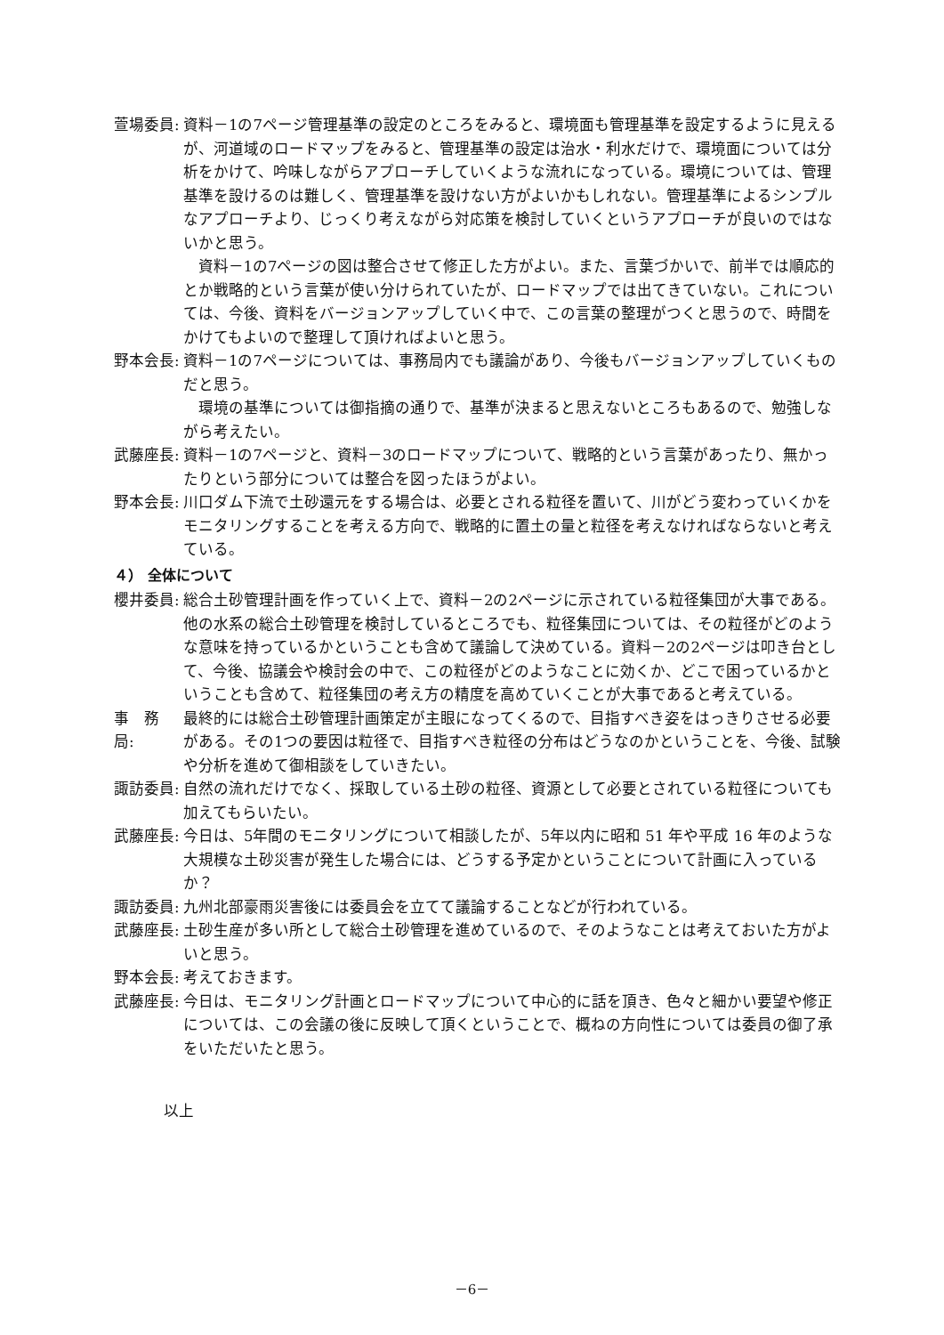萱場委員: 資料－1の7ページ管理基準の設定のところをみると、環境面も管理基準を設定するように見えるが、河道域のロードマップをみると、管理基準の設定は治水・利水だけで、環境面については分析をかけて、吟味しながらアプローチしていくような流れになっている。環境については、管理基準を設けるのは難しく、管理基準を設けない方がよいかもしれない。管理基準によるシンプルなアプローチより、じっくり考えながら対応策を検討していくというアプローチが良いのではないかと思う。
資料－1の7ページの図は整合させて修正した方がよい。また、言葉づかいで、前半では順応的とか戦略的という言葉が使い分けられていたが、ロードマップでは出てきていない。これについては、今後、資料をバージョンアップしていく中で、この言葉の整理がつくと思うので、時間をかけてもよいので整理して頂ければよいと思う。
野本会長: 資料－1の7ページについては、事務局内でも議論があり、今後もバージョンアップしていくものだと思う。
環境の基準については御指摘の通りで、基準が決まると思えないところもあるので、勉強しながら考えたい。
武藤座長: 資料－1の7ページと、資料－3のロードマップについて、戦略的という言葉があったり、無かったりという部分については整合を図ったほうがよい。
野本会長: 川口ダム下流で土砂還元をする場合は、必要とされる粒径を置いて、川がどう変わっていくかをモニタリングすることを考える方向で、戦略的に置土の量と粒径を考えなければならないと考えている。
４） 全体について
櫻井委員: 総合土砂管理計画を作っていく上で、資料－2の2ページに示されている粒径集団が大事である。他の水系の総合土砂管理を検討しているところでも、粒径集団については、その粒径がどのような意味を持っているかということも含めて議論して決めている。資料－2の2ページは叩き台として、今後、協議会や検討会の中で、この粒径がどのようなことに効くか、どこで困っているかということも含めて、粒径集団の考え方の精度を高めていくことが大事であると考えている。
事　務　局:
最終的には総合土砂管理計画策定が主眼になってくるので、目指すべき姿をはっきりさせる必要がある。その1つの要因は粒径で、目指すべき粒径の分布はどうなのかということを、今後、試験や分析を進めて御相談をしていきたい。
諏訪委員: 自然の流れだけでなく、採取している土砂の粒径、資源として必要とされている粒径についても加えてもらいたい。
武藤座長: 今日は、5年間のモニタリングについて相談したが、5年以内に昭和 51 年や平成 16 年のような大規模な土砂災害が発生した場合には、どうする予定かということについて計画に入っているか？
諏訪委員: 九州北部豪雨災害後には委員会を立てて議論することなどが行われている。
武藤座長: 土砂生産が多い所として総合土砂管理を進めているので、そのようなことは考えておいた方がよいと思う。
野本会長: 考えておきます。
武藤座長: 今日は、モニタリング計画とロードマップについて中心的に話を頂き、色々と細かい要望や修正については、この会議の後に反映して頂くということで、概ねの方向性については委員の御了承をいただいたと思う。
以上
－6－